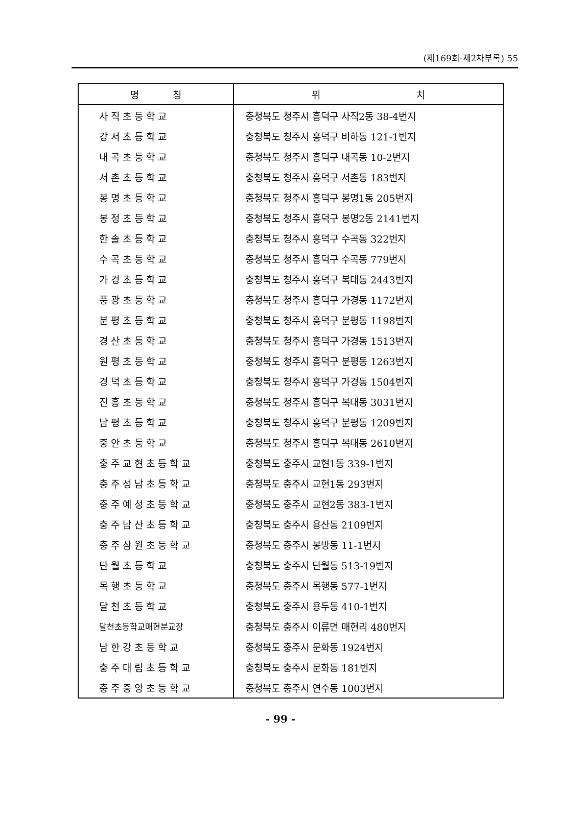(제169회-제2차부록) 55
| 명 칭 | 위 치 |
| --- | --- |
| 사직초등학교 | 충청북도 청주시 흥덕구 사직2동 38-4번지 |
| 강서초등학교 | 충청북도 청주시 흥덕구 비하동 121-1번지 |
| 내곡초등학교 | 충청북도 청주시 흥덕구 내곡동 10-2번지 |
| 서촌초등학교 | 충청북도 청주시 흥덕구 서촌동 183번지 |
| 봉명초등학교 | 충청북도 청주시 흥덕구 봉명1동 205번지 |
| 봉정초등학교 | 충청북도 청주시 흥덕구 봉명2동 2141번지 |
| 한솔초등학교 | 충청북도 청주시 흥덕구 수곡동 322번지 |
| 수곡초등학교 | 충청북도 청주시 흥덕구 수곡동 779번지 |
| 가경초등학교 | 충청북도 청주시 흥덕구 복대동 2443번지 |
| 풍광초등학교 | 충청북도 청주시 흥덕구 가경동 1172번지 |
| 분평초등학교 | 충청북도 청주시 흥덕구 분평동 1198번지 |
| 경산초등학교 | 충청북도 청주시 흥덕구 가경동 1513번지 |
| 원평초등학교 | 충청북도 청주시 흥덕구 분평동 1263번지 |
| 경덕초등학교 | 충청북도 청주시 흥덕구 가경동 1504번지 |
| 진흥초등학교 | 충청북도 청주시 흥덕구 복대동 3031번지 |
| 남평초등학교 | 충청북도 청주시 흥덕구 분평동 1209번지 |
| 중안초등학교 | 충청북도 청주시 흥덕구 복대동 2610번지 |
| 충주교현초등학교 | 충청북도 충주시 교현1동 339-1번지 |
| 충주성남초등학교 | 충청북도 충주시 교현1동 293번지 |
| 충주예성초등학교 | 충청북도 충주시 교현2동 383-1번지 |
| 충주남산초등학교 | 충청북도 충주시 용산동 2109번지 |
| 충주삼원초등학교 | 충청북도 충주시 봉방동 11-1번지 |
| 단월초등학교 | 충청북도 충주시 단월동 513-19번지 |
| 목행초등학교 | 충청북도 충주시 목행동 577-1번지 |
| 달천초등학교 | 충청북도 충주시 용두동 410-1번지 |
| 달천초등학교매현분교장 | 충청북도 충주시 이류면 매현리 480번지 |
| 남한강초등학교 | 충청북도 충주시 문화동 1924번지 |
| 충주대림초등학교 | 충청북도 충주시 문화동 181번지 |
| 충주중앙초등학교 | 충청북도 충주시 연수동 1003번지 |
- 99 -